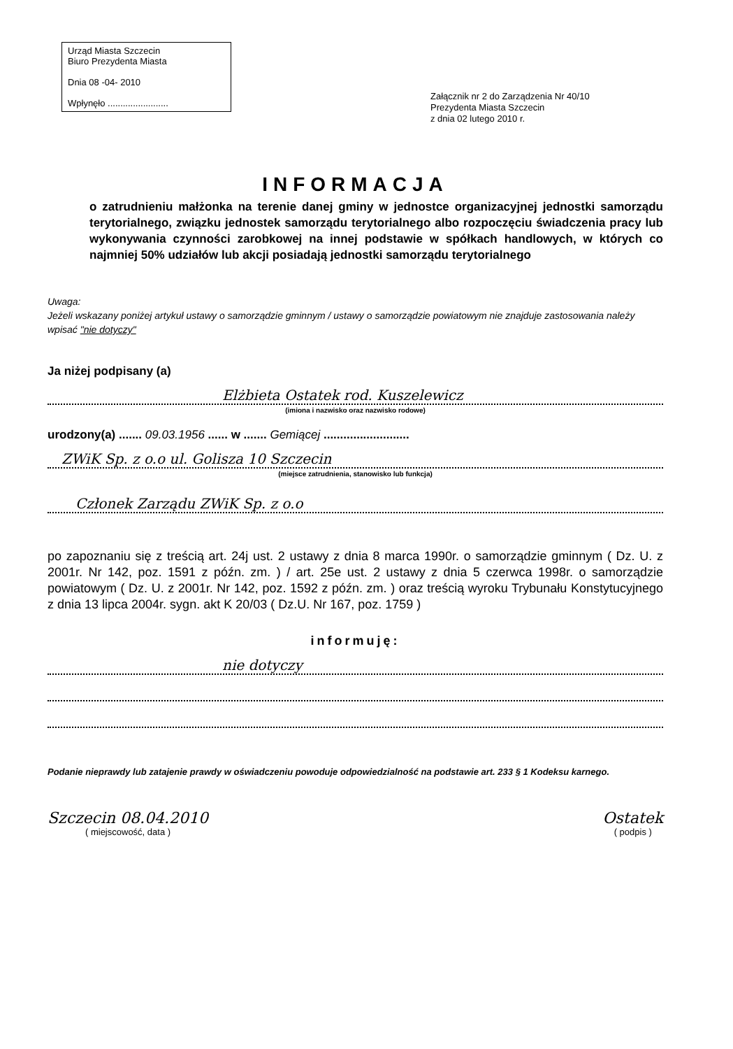Urząd Miasta Szczecin
Biuro Prezydenta Miasta
Dnia 08 -04- 2010
Wpłynęło ........................
Załącznik nr 2 do Zarządzenia Nr 40/10
Prezydenta Miasta Szczecin
z dnia 02 lutego 2010 r.
INFORMACJA
o zatrudnieniu małżonka na terenie danej gminy w jednostce organizacyjnej jednostki samorządu terytorialnego, związku jednostek samorządu terytorialnego albo rozpoczęciu świadczenia pracy lub wykonywania czynności zarobkowej na innej podstawie w spółkach handlowych, w których co najmniej 50% udziałów lub akcji posiadają jednostki samorządu terytorialnego
Uwaga:
Jeżeli wskazany poniżej artykuł ustawy o samorządzie gminnym / ustawy o samorządzie powiatowym nie znajduje zastosowania należy wpisać "nie dotyczy"
Ja niżej podpisany (a)
Elżbieta Ostatek rod. Kuszelewicz
(imiona i nazwisko oraz nazwisko rodowe)
urodzony(a) ....... 09.03.1956 ...... w ....... Gemiącej ..........................
ZWiK Sp. z o.o ul. Golisza 10 Szczecin
(miejsce zatrudnienia, stanowisko lub funkcja)
Członek Zarządu ZWiK Sp. z o.o
po zapoznaniu się z treścią art. 24j ust. 2 ustawy z dnia 8 marca 1990r. o samorządzie gminnym ( Dz. U. z 2001r. Nr 142, poz. 1591 z późn. zm. ) / art. 25e ust. 2 ustawy z dnia 5 czerwca 1998r. o samorządzie powiatowym ( Dz. U. z 2001r. Nr 142, poz. 1592 z późn. zm. ) oraz treścią wyroku Trybunału Konstytucyjnego z dnia 13 lipca 2004r. sygn. akt K 20/03 ( Dz.U. Nr 167, poz. 1759 )
informuję:
nie dotyczy
Podanie nieprawdy lub zatajenie prawdy w oświadczeniu powoduje odpowiedzialność na podstawie art. 233 § 1 Kodeksu karnego.
Szczecin 08.04.2010
( miejscowość, data )
Ostatek
( podpis )